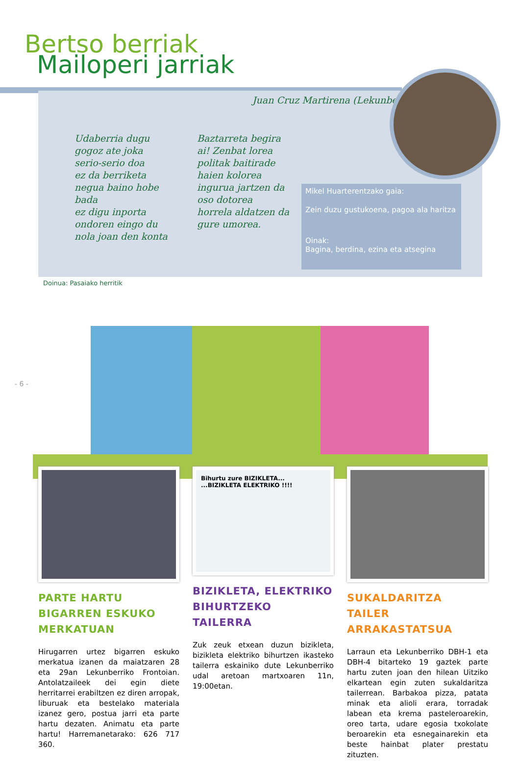Bertso berriak
Mailoperi jarriak
Juan Cruz Martirena (Lekunberri)
Udaberria dugu
gogoz ate joka
serio-serio doa
ez da berriketa
negua baino hobe bada
ez digu inporta
ondoren eingo du
nola joan den konta
Baztarreta begira
ai! Zenbat lorea
politak baitirade
haien kolorea
ingurua jartzen da
oso dotorea
horrela aldatzen da
gure umorea.
Mikel Huarterentzako gaia:
Zein duzu gustukoena, pagoa ala haritza
Oinak:
Bagina, berdina, ezina eta atsegina
Doinua: Pasaiako herritik
- 6 -
PARTE HARTU BIGARREN ESKUKO MERKATUAN
Hirugarren urtez bigarren eskuko merkatua izanen da maiatzaren 28 eta 29an Lekunberriko Frontoian. Antolatzaileek dei egin diete herritarrei erabiltzen ez diren arropak, liburuak eta bestelako materiala izanez gero, postua jarri eta parte hartu dezaten. Animatu eta parte hartu! Harremanetarako: 626 717 360.
Bihurtu zure BIZIKLETA... ...BIZIKLETA ELEKTRIKO !!!!
BIZIKLETA, ELEKTRIKO BIHURTZEKO TAILERRA
Zuk zeuk etxean duzun bizikleta, bizikleta elektriko bihurtzen ikasteko tailerra eskainiko dute Lekunberriko udal aretoan martxoaren 11n, 19:00etan.
SUKALDARITZA TAILER ARRAKASTATSUA
Larraun eta Lekunberriko DBH-1 eta DBH-4 bitarteko 19 gaztek parte hartu zuten joan den hilean Uitziko elkartean egin zuten sukaldaritza tailerrean. Barbakoa pizza, patata minak eta alioli erara, torradak labean eta krema pasteleroarekin, oreo tarta, udare egosia txokolate beroarekin eta esnegainarekin eta beste hainbat plater prestatu zituzten.